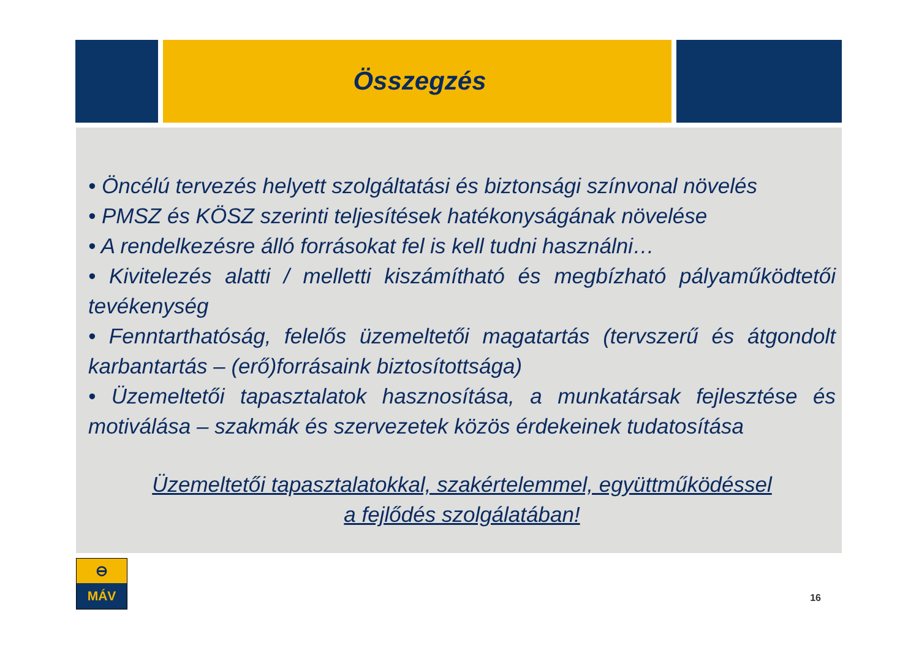Összegzés
• Öncélú tervezés helyett szolgáltatási és biztonsági színvonal növelés
• PMSZ és KÖSZ szerinti teljesítések hatékonyságának növelése
• A rendelkezésre álló forrásokat fel is kell tudni használni…
• Kivitelezés alatti / melletti kiszámítható és megbízható pályaműködtetői tevékenység
• Fenntarthatóság, felelős üzemeltetői magatartás (tervszerű és átgondolt karbantartás – (erő)forrásaink biztosítottsága)
• Üzemeltetői tapasztalatok hasznosítása, a munkatársak fejlesztése és motiválása – szakmák és szervezetek közös érdekeinek tudatosítása
Üzemeltetői tapasztalatokkal, szakértelemmel, együttműködéssel
a fejlődés szolgálatában!
⊖
MÁV
16